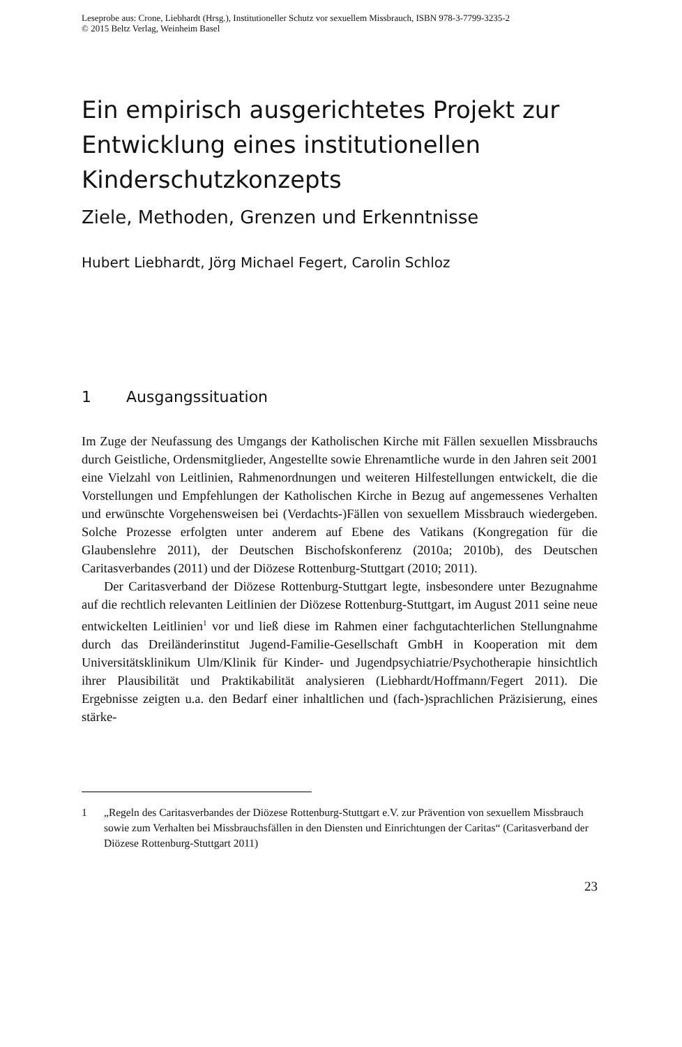Leseprobe aus: Crone, Liebhardt (Hrsg.), Institutioneller Schutz vor sexuellem Missbrauch, ISBN 978-3-7799-3235-2
© 2015 Beltz Verlag, Weinheim Basel
Ein empirisch ausgerichtetes Projekt zur Entwicklung eines institutionellen Kinderschutzkonzepts
Ziele, Methoden, Grenzen und Erkenntnisse
Hubert Liebhardt, Jörg Michael Fegert, Carolin Schloz
1 Ausgangssituation
Im Zuge der Neufassung des Umgangs der Katholischen Kirche mit Fällen sexuellen Missbrauchs durch Geistliche, Ordensmitglieder, Angestellte sowie Ehrenamtliche wurde in den Jahren seit 2001 eine Vielzahl von Leitlinien, Rahmenordnungen und weiteren Hilfestellungen entwickelt, die die Vorstellungen und Empfehlungen der Katholischen Kirche in Bezug auf angemessenes Verhalten und erwünschte Vorgehensweisen bei (Verdachts-)Fällen von sexuellem Missbrauch wiedergeben. Solche Prozesse erfolgten unter anderem auf Ebene des Vatikans (Kongregation für die Glaubenslehre 2011), der Deutschen Bischofskonferenz (2010a; 2010b), des Deutschen Caritasverbandes (2011) und der Diözese Rottenburg-Stuttgart (2010; 2011).
Der Caritasverband der Diözese Rottenburg-Stuttgart legte, insbesondere unter Bezugnahme auf die rechtlich relevanten Leitlinien der Diözese Rottenburg-Stuttgart, im August 2011 seine neue entwickelten Leitlinien<sup>1</sup> vor und ließ diese im Rahmen einer fachgutachterlichen Stellungnahme durch das Dreiländerinstitut Jugend-Familie-Gesellschaft GmbH in Kooperation mit dem Universitätsklinikum Ulm/Klinik für Kinder- und Jugendpsychiatrie/Psychotherapie hinsichtlich ihrer Plausibilität und Praktikabilität analysieren (Liebhardt/Hoffmann/Fegert 2011). Die Ergebnisse zeigten u.a. den Bedarf einer inhaltlichen und (fach-)sprachlichen Präzisierung, eines stärke-
1 „Regeln des Caritasverbandes der Diözese Rottenburg-Stuttgart e.V. zur Prävention von sexuellem Missbrauch sowie zum Verhalten bei Missbrauchsfällen in den Diensten und Einrichtungen der Caritas“ (Caritasverband der Diözese Rottenburg-Stuttgart 2011)
23